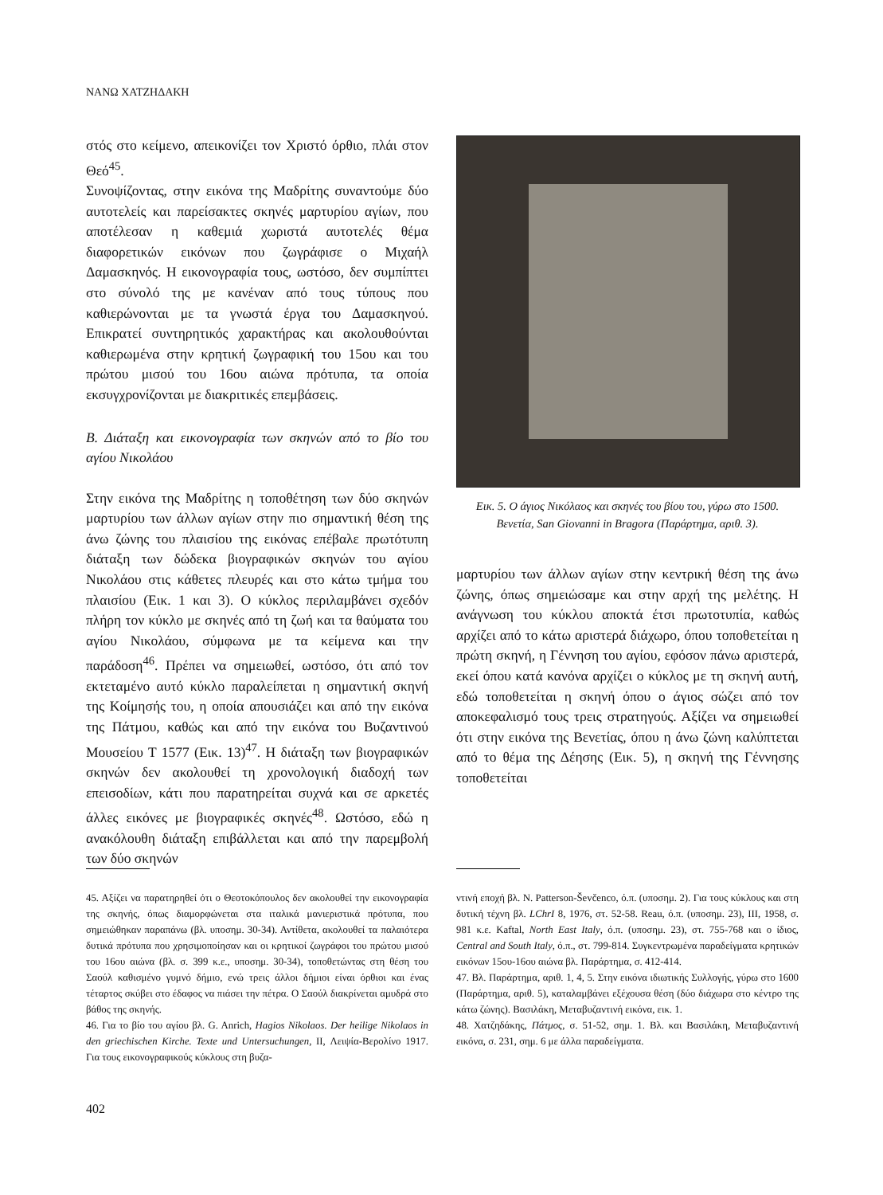ΝΑΝΩ ΧΑΤΖΗΔΑΚΗ
στός στο κείμενο, απεικονίζει τον Χριστό όρθιο, πλάι στον Θεό<sup>45</sup>.
Συνοψίζοντας, στην εικόνα της Μαδρίτης συναντούμε δύο αυτοτελείς και παρείσακτες σκηνές μαρτυρίου αγίων, που αποτέλεσαν η καθεμιά χωριστά αυτοτελές θέμα διαφορετικών εικόνων που ζωγράφισε ο Μιχαήλ Δαμασκηνός. Η εικονογραφία τους, ωστόσο, δεν συμπίπτει στο σύνολό της με κανέναν από τους τύπους που καθιερώνονται με τα γνωστά έργα του Δαμασκηνού. Επικρατεί συντηρητικός χαρακτήρας και ακολουθούνται καθιερωμένα στην κρητική ζωγραφική του 15ου και του πρώτου μισού του 16ου αιώνα πρότυπα, τα οποία εκσυγχρονίζονται με διακριτικές επεμβάσεις.
Β. Διάταξη και εικονογραφία των σκηνών από το βίο του αγίου Νικολάου
Στην εικόνα της Μαδρίτης η τοποθέτηση των δύο σκηνών μαρτυρίου των άλλων αγίων στην πιο σημαντική θέση της άνω ζώνης του πλαισίου της εικόνας επέβαλε πρωτότυπη διάταξη των δώδεκα βιογραφικών σκηνών του αγίου Νικολάου στις κάθετες πλευρές και στο κάτω τμήμα του πλαισίου (Εικ. 1 και 3). Ο κύκλος περιλαμβάνει σχεδόν πλήρη τον κύκλο με σκηνές από τη ζωή και τα θαύματα του αγίου Νικολάου, σύμφωνα με τα κείμενα και την παράδοση<sup>46</sup>. Πρέπει να σημειωθεί, ωστόσο, ότι από τον εκτεταμένο αυτό κύκλο παραλείπεται η σημαντική σκηνή της Κοίμησής του, η οποία απουσιάζει και από την εικόνα της Πάτμου, καθώς και από την εικόνα του Βυζαντινού Μουσείου Τ 1577 (Εικ. 13)<sup>47</sup>. Η διάταξη των βιογραφικών σκηνών δεν ακολουθεί τη χρονολογική διαδοχή των επεισοδίων, κάτι που παρατηρείται συχνά και σε αρκετές άλλες εικόνες με βιογραφικές σκηνές<sup>48</sup>. Ωστόσο, εδώ η ανακόλουθη διάταξη επιβάλλεται και από την παρεμβολή των δύο σκηνών
Εικ. 5. Ο άγιος Νικόλαος και σκηνές του βίου του, γύρω στο 1500. Βενετία, San Giovanni in Bragora (Παράρτημα, αριθ. 3).
μαρτυρίου των άλλων αγίων στην κεντρική θέση της άνω ζώνης, όπως σημειώσαμε και στην αρχή της μελέτης. Η ανάγνωση του κύκλου αποκτά έτσι πρωτοτυπία, καθώς αρχίζει από το κάτω αριστερά διάχωρο, όπου τοποθετείται η πρώτη σκηνή, η Γέννηση του αγίου, εφόσον πάνω αριστερά, εκεί όπου κατά κανόνα αρχίζει ο κύκλος με τη σκηνή αυτή, εδώ τοποθετείται η σκηνή όπου ο άγιος σώζει από τον αποκεφαλισμό τους τρεις στρατηγούς. Αξίζει να σημειωθεί ότι στην εικόνα της Βενετίας, όπου η άνω ζώνη καλύπτεται από το θέμα της Δέησης (Εικ. 5), η σκηνή της Γέννησης τοποθετείται
45. Αξίζει να παρατηρηθεί ότι ο Θεοτοκόπουλος δεν ακολουθεί την εικονογραφία της σκηνής, όπως διαμορφώνεται στα ιταλικά μανιεριστικά πρότυπα, που σημειώθηκαν παραπάνω (βλ. υποσημ. 30-34). Αντίθετα, ακολουθεί τα παλαιότερα δυτικά πρότυπα που χρησιμοποίησαν και οι κρητικοί ζωγράφοι του πρώτου μισού του 16ου αιώνα (βλ. σ. 399 κ.ε., υποσημ. 30-34), τοποθετώντας στη θέση του Σαούλ καθισμένο γυμνό δήμιο, ενώ τρεις άλλοι δήμιοι είναι όρθιοι και ένας τέταρτος σκύβει στο έδαφος να πιάσει την πέτρα. Ο Σαούλ διακρίνεται αμυδρά στο βάθος της σκηνής.
46. Για το βίο του αγίου βλ. G. Anrich, Hagios Nikolaos. Der heilige Nikolaos in den griechischen Kirche. Texte und Untersuchungen, II, Λειψία-Βερολίνο 1917. Για τους εικονογραφικούς κύκλους στη βυζα-
ντινή εποχή βλ. N. Patterson-Ševčenco, ό.π. (υποσημ. 2). Για τους κύκλους και στη δυτική τέχνη βλ. LChrI 8, 1976, στ. 52-58. Reau, ό.π. (υποσημ. 23), III, 1958, σ. 981 κ.ε. Kaftal, North East Italy, ό.π. (υποσημ. 23), στ. 755-768 και ο ίδιος, Central and South Italy, ό.π., στ. 799-814. Συγκεντρωμένα παραδείγματα κρητικών εικόνων 15ου-16ου αιώνα βλ. Παράρτημα, σ. 412-414.
47. Βλ. Παράρτημα, αριθ. 1, 4, 5. Στην εικόνα ιδιωτικής Συλλογής, γύρω στο 1600 (Παράρτημα, αριθ. 5), καταλαμβάνει εξέχουσα θέση (δύο διάχωρα στο κέντρο της κάτω ζώνης). Βασιλάκη, Μεταβυζαντινή εικόνα, εικ. 1.
48. Χατζηδάκης, Πάτμος, σ. 51-52, σημ. 1. Βλ. και Βασιλάκη, Μεταβυζαντινή εικόνα, σ. 231, σημ. 6 με άλλα παραδείγματα.
402